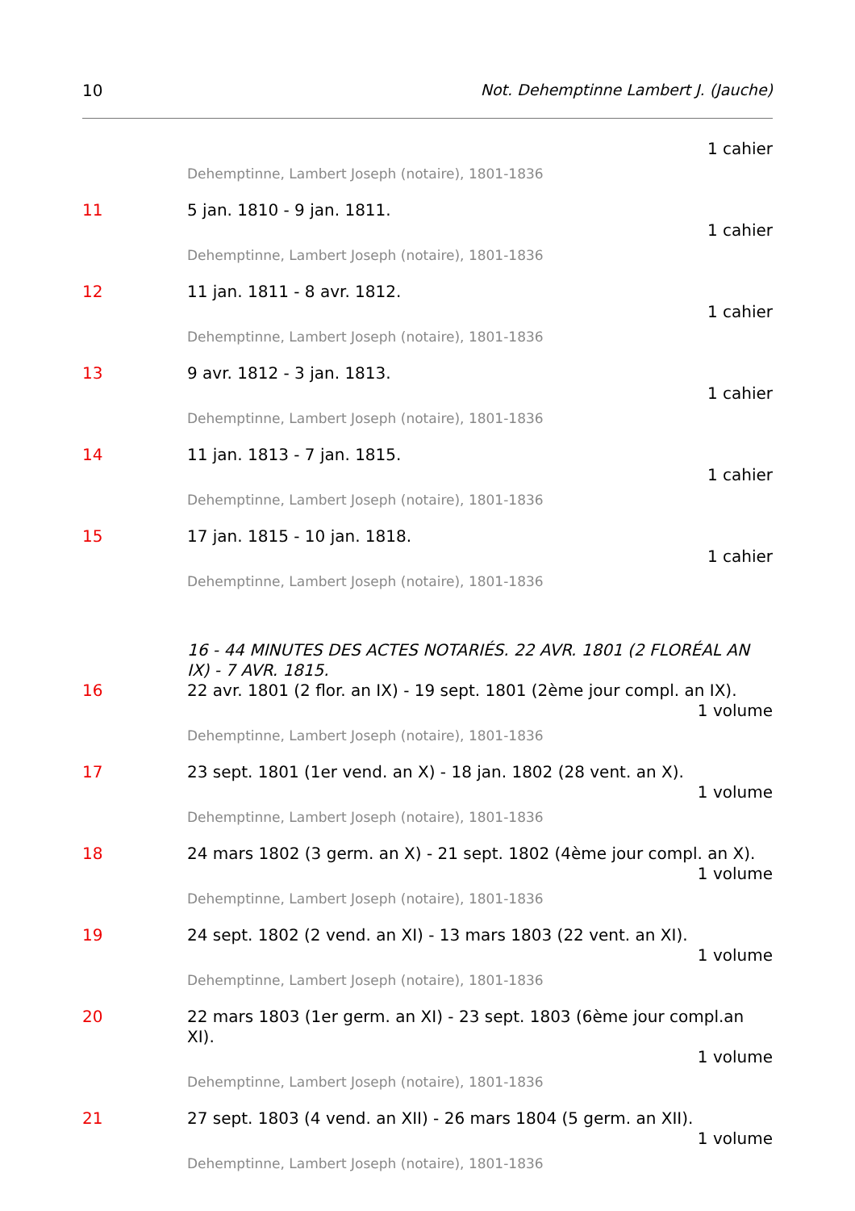10 Not. Dehemptinne Lambert J. (Jauche)
1 cahier
Dehemptinne, Lambert Joseph (notaire), 1801-1836
11
5 jan. 1810 - 9 jan. 1811.
1 cahier
Dehemptinne, Lambert Joseph (notaire), 1801-1836
12
11 jan. 1811 - 8 avr. 1812.
1 cahier
Dehemptinne, Lambert Joseph (notaire), 1801-1836
13
9 avr. 1812 - 3 jan. 1813.
1 cahier
Dehemptinne, Lambert Joseph (notaire), 1801-1836
14
11 jan. 1813 - 7 jan. 1815.
1 cahier
Dehemptinne, Lambert Joseph (notaire), 1801-1836
15
17 jan. 1815 - 10 jan. 1818.
1 cahier
Dehemptinne, Lambert Joseph (notaire), 1801-1836
16 - 44 MINUTES DES ACTES NOTARIÉS. 22 AVR. 1801 (2 FLORÉAL AN IX) - 7 AVR. 1815.
16
22 avr. 1801 (2 flor. an IX) - 19 sept. 1801 (2ème jour compl. an IX).
1 volume
Dehemptinne, Lambert Joseph (notaire), 1801-1836
17
23 sept. 1801 (1er vend. an X) - 18 jan. 1802 (28 vent. an X).
1 volume
Dehemptinne, Lambert Joseph (notaire), 1801-1836
18
24 mars 1802 (3 germ. an X) - 21 sept. 1802 (4ème jour compl. an X).
1 volume
Dehemptinne, Lambert Joseph (notaire), 1801-1836
19
24 sept. 1802 (2 vend. an XI) - 13 mars 1803 (22 vent. an XI).
1 volume
Dehemptinne, Lambert Joseph (notaire), 1801-1836
20
22 mars 1803 (1er germ. an XI) - 23 sept. 1803 (6ème jour compl.an XI).
1 volume
Dehemptinne, Lambert Joseph (notaire), 1801-1836
21
27 sept. 1803 (4 vend. an XII) - 26 mars 1804 (5 germ. an XII).
1 volume
Dehemptinne, Lambert Joseph (notaire), 1801-1836